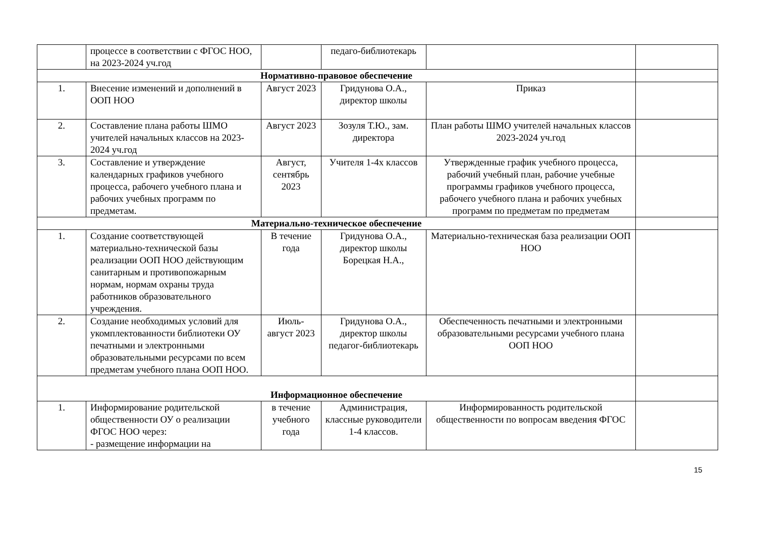| | процессе в соответствии с ФГОС НОО, на 2023-2024 уч.год | | педаго-библиотекарь | | |
| Нормативно-правовое обеспечение | | | | | |
| 1. | Внесение изменений и дополнений в ООП НОО | Август 2023 | Гридунова О.А., директор школы | Приказ | |
| 2. | Составление плана работы ШМО учителей начальных классов на 2023-2024 уч.год | Август 2023 | Зозуля Т.Ю., зам. директора | План работы ШМО учителей начальных классов 2023-2024 уч.год | |
| 3. | Составление и утверждение календарных графиков учебного процесса, рабочего учебного плана и рабочих учебных программ по предметам. | Август, сентябрь 2023 | Учителя 1-4х классов | Утвержденные график учебного процесса, рабочий учебный план, рабочие учебные программы графиков учебного процесса, рабочего учебного плана и рабочих учебных программ по предметам по предметам | |
| Материально-техническое обеспечение | | | | | |
| 1. | Создание соответствующей материально-технической базы реализации ООП НОО действующим санитарным и противопожарным нормам, нормам охраны труда работников образовательного учреждения. | В течение года | Гридунова О.А., директор школы Борецкая Н.А., | Материально-техническая база реализации ООП НОО | |
| 2. | Создание необходимых условий для укомплектованности библиотеки ОУ печатными и электронными образовательными ресурсами по всем предметам учебного плана ООП НОО. | Июль-август 2023 | Гридунова О.А., директор школы педагог-библиотекарь | Обеспеченность печатными и электронными образовательными ресурсами учебного плана ООП НОО | |
| Информационное обеспечение | | | | | |
| 1. | Информирование родительской общественности ОУ о реализации ФГОС НОО через: - размещение информации на | в течение учебного года | Администрация, классные руководители 1-4 классов. | Информированность родительской общественности по вопросам введения ФГОС | |
15